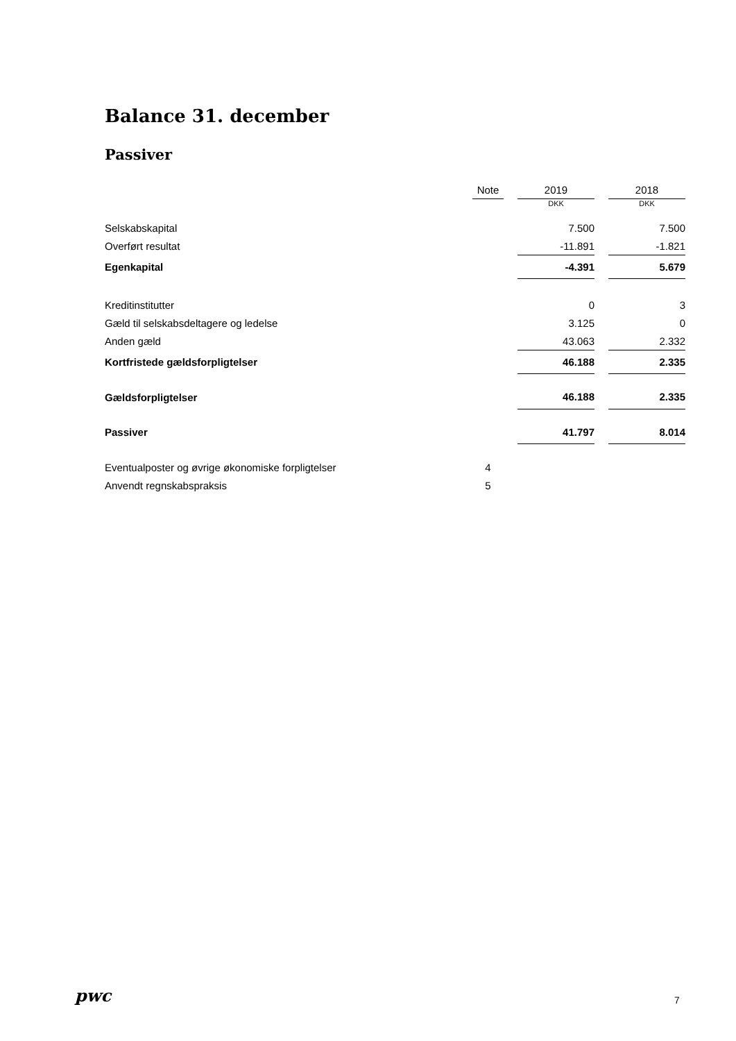Balance 31. december
Passiver
| | Note | | 2019 | | 2018 |
| | | | DKK | | DKK |
| Selskabskapital | | | 7.500 | | 7.500 |
| Overført resultat | | | -11.891 | | -1.821 |
| Egenkapital | | | -4.391 | | 5.679 |
| Kreditinstitutter | | | 0 | | 3 |
| Gæld til selskabsdeltagere og ledelse | | | 3.125 | | 0 |
| Anden gæld | | | 43.063 | | 2.332 |
| Kortfristede gældsforpligtelser | | | 46.188 | | 2.335 |
| Gældsforpligtelser | | | 46.188 | | 2.335 |
| Passiver | | | 41.797 | | 8.014 |
| Eventualposter og øvrige økonomiske forpligtelser | 4 | | | | |
| Anvendt regnskabspraksis | 5 | | | | |
pwc 7